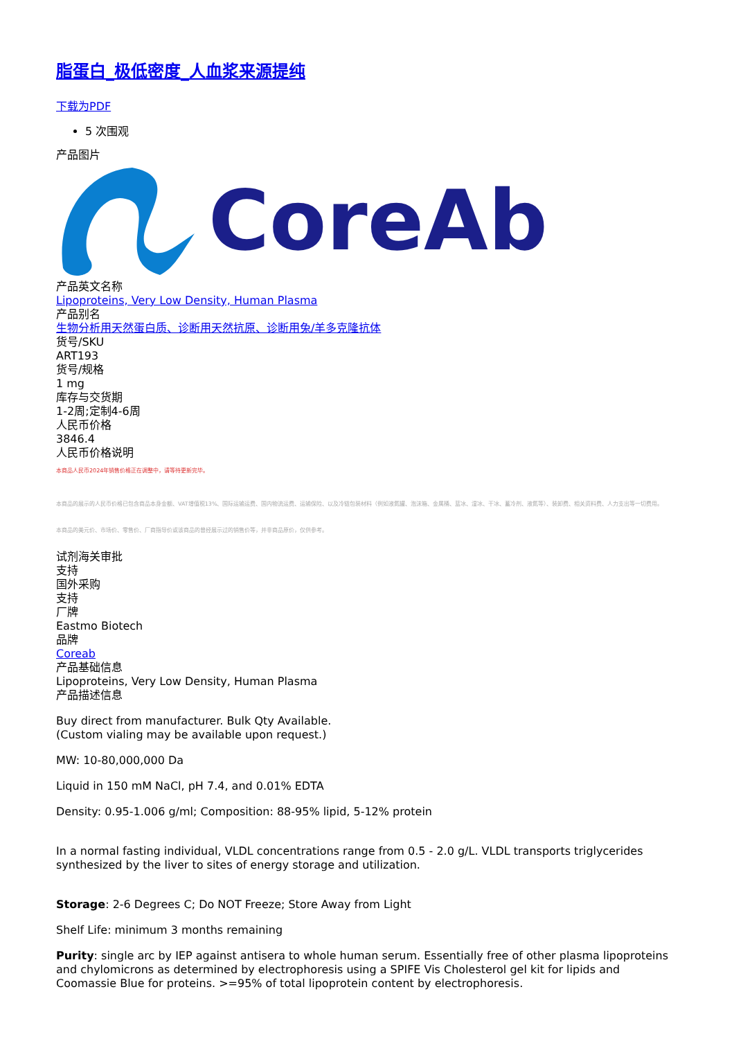脂蛋白_极低密度_人血浆来源提纯
下载为PDF
5 次围观
产品图片
CoreAb
产品英文名称
Lipoproteins, Very Low Density, Human Plasma
产品别名
生物分析用天然蛋白质、诊断用天然抗原、诊断用兔/羊多克隆抗体
货号/SKU
ART193
货号/规格
1 mg
库存与交货期
1-2周;定制4-6周
人民币价格
3846.4
人民币价格说明
本商品人民币2024年销售价格正在调整中，请等待更新完毕。
本商品的展示的人民币价格已包含商品本身金额、VAT增值税13%、国际运输运费、国内物流运费、运输保险、以及冷链包装材料（例如液氮罐、泡沫箱、金属桶、蓝冰、湿冰、干冰、蓄冷剂、液氮等）、装卸费、相关资料费、人力支出等一切费用。
本商品的美元价、市场价、零售价、厂商指导价或该商品的曾经展示过的销售价等，并非商品原价，仅供参考。
试剂海关审批
支持
国外采购
支持
厂牌
Eastmo Biotech
品牌
Coreab
产品基础信息
Lipoproteins, Very Low Density, Human Plasma
产品描述信息
Buy direct from manufacturer. Bulk Qty Available.
(Custom vialing may be available upon request.)
MW: 10-80,000,000 Da
Liquid in 150 mM NaCl, pH 7.4, and 0.01% EDTA
Density: 0.95-1.006 g/ml; Composition: 88-95% lipid, 5-12% protein
In a normal fasting individual, VLDL concentrations range from 0.5 - 2.0 g/L. VLDL transports triglycerides synthesized by the liver to sites of energy storage and utilization.
Storage: 2-6 Degrees C; Do NOT Freeze; Store Away from Light
Shelf Life: minimum 3 months remaining
Purity: single arc by IEP against antisera to whole human serum. Essentially free of other plasma lipoproteins and chylomicrons as determined by electrophoresis using a SPIFE Vis Cholesterol gel kit for lipids and Coomassie Blue for proteins. >=95% of total lipoprotein content by electrophoresis.